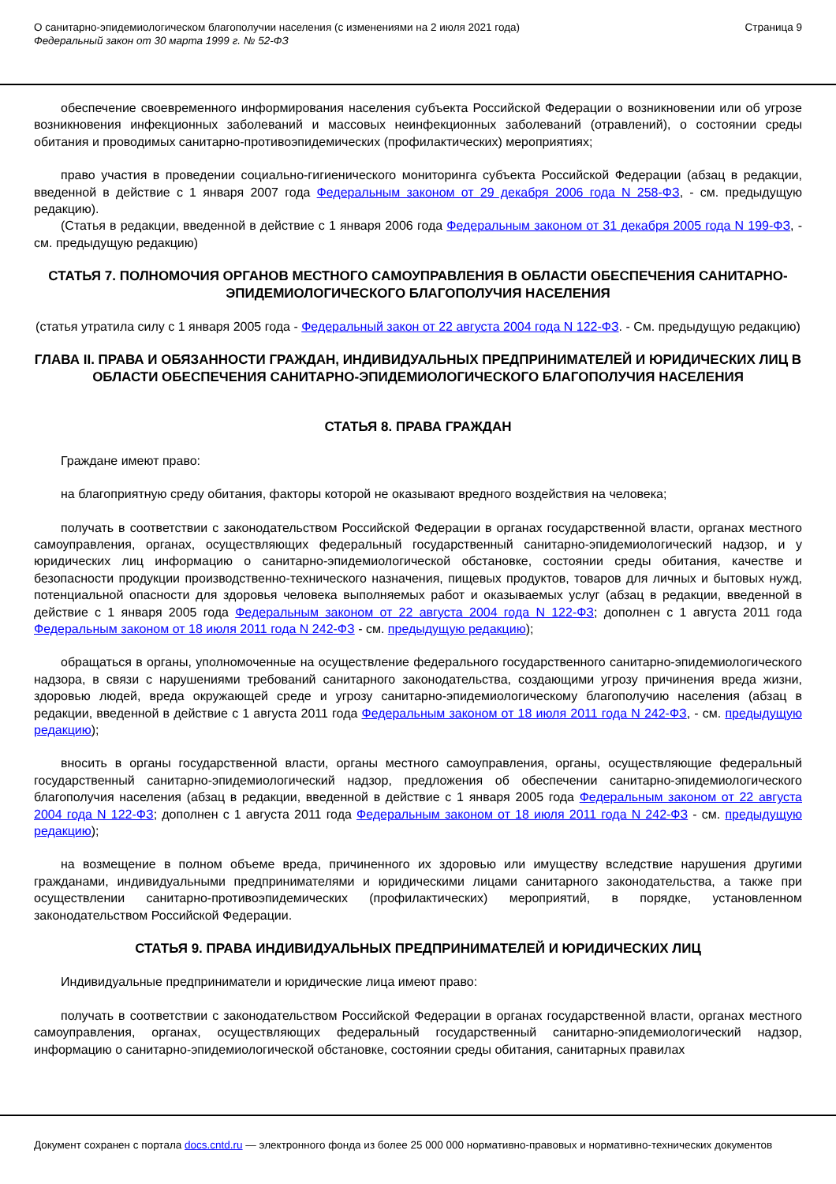О санитарно-эпидемиологическом благополучии населения (с изменениями на 2 июля 2021 года)
Федеральный закон от 30 марта 1999 г. № 52-ФЗ
Страница 9
обеспечение своевременного информирования населения субъекта Российской Федерации о возникновении или об угрозе возникновения инфекционных заболеваний и массовых неинфекционных заболеваний (отравлений), о состоянии среды обитания и проводимых санитарно-противоэпидемических (профилактических) мероприятиях;
право участия в проведении социально-гигиенического мониторинга субъекта Российской Федерации (абзац в редакции, введенной в действие с 1 января 2007 года Федеральным законом от 29 декабря 2006 года N 258-ФЗ, - см. предыдущую редакцию).
(Статья в редакции, введенной в действие с 1 января 2006 года Федеральным законом от 31 декабря 2005 года N 199-ФЗ, - см. предыдущую редакцию)
СТАТЬЯ 7. ПОЛНОМОЧИЯ ОРГАНОВ МЕСТНОГО САМОУПРАВЛЕНИЯ В ОБЛАСТИ ОБЕСПЕЧЕНИЯ САНИТАРНО-ЭПИДЕМИОЛОГИЧЕСКОГО БЛАГОПОЛУЧИЯ НАСЕЛЕНИЯ
(статья утратила силу с 1 января 2005 года - Федеральный закон от 22 августа 2004 года N 122-ФЗ. - См. предыдущую редакцию)
ГЛАВА II. ПРАВА И ОБЯЗАННОСТИ ГРАЖДАН, ИНДИВИДУАЛЬНЫХ ПРЕДПРИНИМАТЕЛЕЙ И ЮРИДИЧЕСКИХ ЛИЦ В ОБЛАСТИ ОБЕСПЕЧЕНИЯ САНИТАРНО-ЭПИДЕМИОЛОГИЧЕСКОГО БЛАГОПОЛУЧИЯ НАСЕЛЕНИЯ
СТАТЬЯ 8. ПРАВА ГРАЖДАН
Граждане имеют право:
на благоприятную среду обитания, факторы которой не оказывают вредного воздействия на человека;
получать в соответствии с законодательством Российской Федерации в органах государственной власти, органах местного самоуправления, органах, осуществляющих федеральный государственный санитарно-эпидемиологический надзор, и у юридических лиц информацию о санитарно-эпидемиологической обстановке, состоянии среды обитания, качестве и безопасности продукции производственно-технического назначения, пищевых продуктов, товаров для личных и бытовых нужд, потенциальной опасности для здоровья человека выполняемых работ и оказываемых услуг (абзац в редакции, введенной в действие с 1 января 2005 года Федеральным законом от 22 августа 2004 года N 122-ФЗ; дополнен с 1 августа 2011 года Федеральным законом от 18 июля 2011 года N 242-ФЗ - см. предыдущую редакцию);
обращаться в органы, уполномоченные на осуществление федерального государственного санитарно-эпидемиологического надзора, в связи с нарушениями требований санитарного законодательства, создающими угрозу причинения вреда жизни, здоровью людей, вреда окружающей среде и угрозу санитарно-эпидемиологическому благополучию населения (абзац в редакции, введенной в действие с 1 августа 2011 года Федеральным законом от 18 июля 2011 года N 242-ФЗ, - см. предыдущую редакцию);
вносить в органы государственной власти, органы местного самоуправления, органы, осуществляющие федеральный государственный санитарно-эпидемиологический надзор, предложения об обеспечении санитарно-эпидемиологического благополучия населения (абзац в редакции, введенной в действие с 1 января 2005 года Федеральным законом от 22 августа 2004 года N 122-ФЗ; дополнен с 1 августа 2011 года Федеральным законом от 18 июля 2011 года N 242-ФЗ - см. предыдущую редакцию);
на возмещение в полном объеме вреда, причиненного их здоровью или имуществу вследствие нарушения другими гражданами, индивидуальными предпринимателями и юридическими лицами санитарного законодательства, а также при осуществлении санитарно-противоэпидемических (профилактических) мероприятий, в порядке, установленном законодательством Российской Федерации.
СТАТЬЯ 9. ПРАВА ИНДИВИДУАЛЬНЫХ ПРЕДПРИНИМАТЕЛЕЙ И ЮРИДИЧЕСКИХ ЛИЦ
Индивидуальные предприниматели и юридические лица имеют право:
получать в соответствии с законодательством Российской Федерации в органах государственной власти, органах местного самоуправления, органах, осуществляющих федеральный государственный санитарно-эпидемиологический надзор, информацию о санитарно-эпидемиологической обстановке, состоянии среды обитания, санитарных правилах
Документ сохранен с портала docs.cntd.ru — электронного фонда из более 25 000 000 нормативно-правовых и нормативно-технических документов